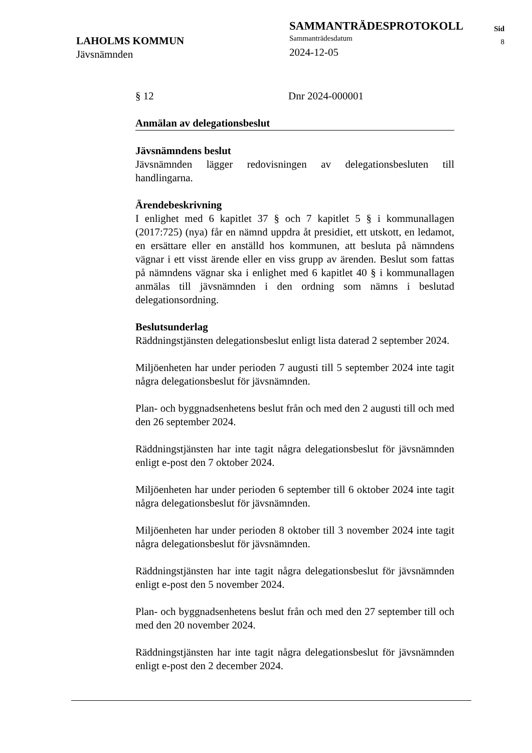LAHOLMS KOMMUN
Jävsnämnden
SAMMANTRÄDESPROTOKOLL
Sammanträdesdatum
2024-12-05
Sid
8
§ 12 Dnr 2024-000001
Anmälan av delegationsbeslut
Jävsnämndens beslut
Jävsnämnden lägger redovisningen av delegationsbesluten till handlingarna.
Ärendebeskrivning
I enlighet med 6 kapitlet 37 § och 7 kapitlet 5 § i kommunallagen (2017:725) (nya) får en nämnd uppdra åt presidiet, ett utskott, en ledamot, en ersättare eller en anställd hos kommunen, att besluta på nämndens vägnar i ett visst ärende eller en viss grupp av ärenden. Beslut som fattas på nämndens vägnar ska i enlighet med 6 kapitlet 40 § i kommunallagen anmälas till jävsnämnden i den ordning som nämns i beslutad delegationsordning.
Beslutsunderlag
Räddningstjänsten delegationsbeslut enligt lista daterad 2 september 2024.
Miljöenheten har under perioden 7 augusti till 5 september 2024 inte tagit några delegationsbeslut för jävsnämnden.
Plan- och byggnadsenhetens beslut från och med den 2 augusti till och med den 26 september 2024.
Räddningstjänsten har inte tagit några delegationsbeslut för jävsnämnden enligt e-post den 7 oktober 2024.
Miljöenheten har under perioden 6 september till 6 oktober 2024 inte tagit några delegationsbeslut för jävsnämnden.
Miljöenheten har under perioden 8 oktober till 3 november 2024 inte tagit några delegationsbeslut för jävsnämnden.
Räddningstjänsten har inte tagit några delegationsbeslut för jävsnämnden enligt e-post den 5 november 2024.
Plan- och byggnadsenhetens beslut från och med den 27 september till och med den 20 november 2024.
Räddningstjänsten har inte tagit några delegationsbeslut för jävsnämnden enligt e-post den 2 december 2024.